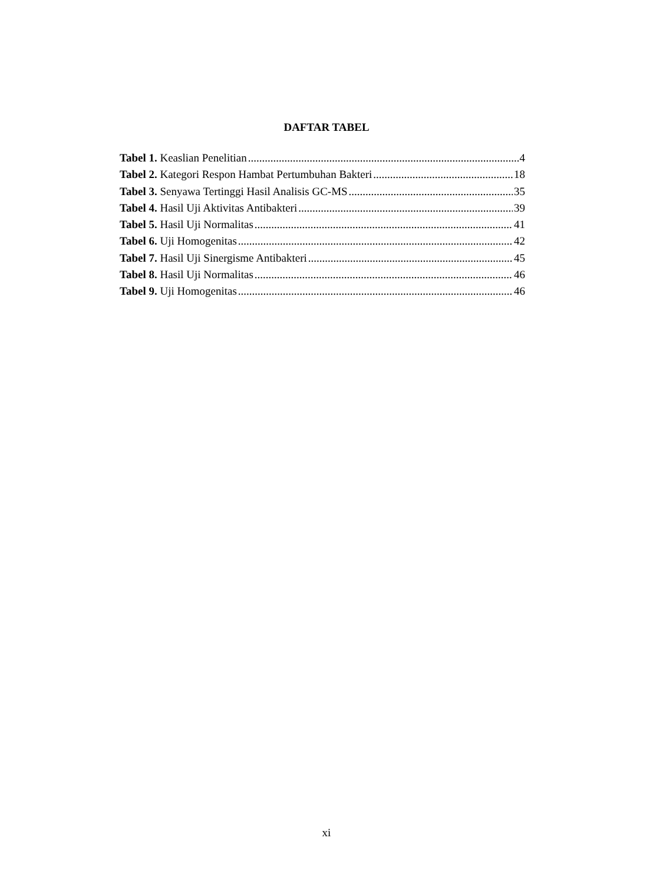DAFTAR TABEL
Tabel 1. Keaslian Penelitian 4
Tabel 2. Kategori Respon Hambat Pertumbuhan Bakteri 18
Tabel 3. Senyawa Tertinggi Hasil Analisis GC-MS 35
Tabel 4. Hasil Uji Aktivitas Antibakteri 39
Tabel 5. Hasil Uji Normalitas 41
Tabel 6. Uji Homogenitas 42
Tabel 7. Hasil Uji Sinergisme Antibakteri 45
Tabel 8. Hasil Uji Normalitas 46
Tabel 9. Uji Homogenitas 46
xi